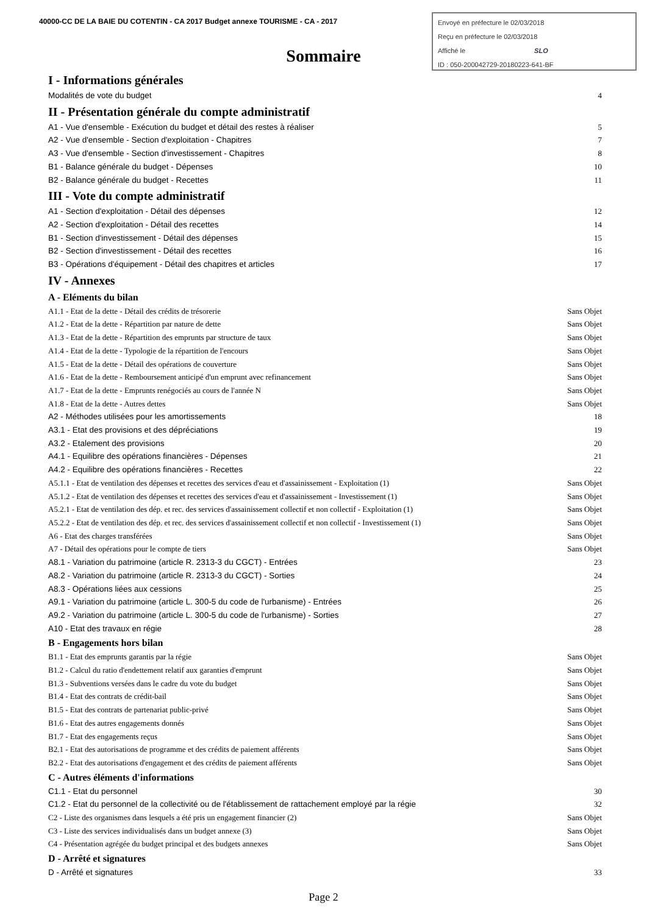40000-CC DE LA BAIE DU COTENTIN - CA 2017 Budget annexe TOURISME - CA - 2017
Envoyé en préfecture le 02/03/2018
Reçu en préfecture le 02/03/2018
Affiché le SLO
ID : 050-200042729-20180223-641-BF
Sommaire
I - Informations générales
Modalités de vote du budget 4
II - Présentation générale du compte administratif
A1 - Vue d'ensemble - Exécution du budget et détail des restes à réaliser 5
A2 - Vue d'ensemble - Section d'exploitation - Chapitres 7
A3 - Vue d'ensemble - Section d'investissement - Chapitres 8
B1 - Balance générale du budget - Dépenses 10
B2 - Balance générale du budget - Recettes 11
III - Vote du compte administratif
A1 - Section d'exploitation - Détail des dépenses 12
A2 - Section d'exploitation - Détail des recettes 14
B1 - Section d'investissement - Détail des dépenses 15
B2 - Section d'investissement - Détail des recettes 16
B3 - Opérations d'équipement - Détail des chapitres et articles 17
IV - Annexes
A - Eléments du bilan
A1.1 - Etat de la dette - Détail des crédits de trésorerie Sans Objet
A1.2 - Etat de la dette - Répartition par nature de dette Sans Objet
A1.3 - Etat de la dette - Répartition des emprunts par structure de taux Sans Objet
A1.4 - Etat de la dette - Typologie de la répartition de l'encours Sans Objet
A1.5 - Etat de la dette - Détail des opérations de couverture Sans Objet
A1.6 - Etat de la dette - Remboursement anticipé d'un emprunt avec refinancement Sans Objet
A1.7 - Etat de la dette - Emprunts renégociés au cours de l'année N Sans Objet
A1.8 - Etat de la dette - Autres dettes Sans Objet
A2 - Méthodes utilisées pour les amortissements 18
A3.1 - Etat des provisions et des dépréciations 19
A3.2 - Etalement des provisions 20
A4.1 - Equilibre des opérations financières - Dépenses 21
A4.2 - Equilibre des opérations financières - Recettes 22
A5.1.1 - Etat de ventilation des dépenses et recettes des services d'eau et d'assainissement - Exploitation (1) Sans Objet
A5.1.2 - Etat de ventilation des dépenses et recettes des services d'eau et d'assainissement - Investissement (1) Sans Objet
A5.2.1 - Etat de ventilation des dép. et rec. des services d'assainissement collectif et non collectif - Exploitation (1) Sans Objet
A5.2.2 - Etat de ventilation des dép. et rec. des services d'assainissement collectif et non collectif - Investissement (1) Sans Objet
A6 - Etat des charges transférées Sans Objet
A7 - Détail des opérations pour le compte de tiers Sans Objet
A8.1 - Variation du patrimoine (article R. 2313-3 du CGCT) - Entrées 23
A8.2 - Variation du patrimoine (article R. 2313-3 du CGCT) - Sorties 24
A8.3 - Opérations liées aux cessions 25
A9.1 - Variation du patrimoine (article L. 300-5 du code de l'urbanisme) - Entrées 26
A9.2 - Variation du patrimoine (article L. 300-5 du code de l'urbanisme) - Sorties 27
A10 - Etat des travaux en régie 28
B - Engagements hors bilan
B1.1 - Etat des emprunts garantis par la régie Sans Objet
B1.2 - Calcul du ratio d'endettement relatif aux garanties d'emprunt Sans Objet
B1.3 - Subventions versées dans le cadre du vote du budget Sans Objet
B1.4 - Etat des contrats de crédit-bail Sans Objet
B1.5 - Etat des contrats de partenariat public-privé Sans Objet
B1.6 - Etat des autres engagements donnés Sans Objet
B1.7 - Etat des engagements reçus Sans Objet
B2.1 - Etat des autorisations de programme et des crédits de paiement afférents Sans Objet
B2.2 - Etat des autorisations d'engagement et des crédits de paiement afférents Sans Objet
C - Autres éléments d'informations
C1.1 - Etat du personnel 30
C1.2 - Etat du personnel de la collectivité ou de l'établissement de rattachement employé par la régie 32
C2 - Liste des organismes dans lesquels a été pris un engagement financier (2) Sans Objet
C3 - Liste des services individualisés dans un budget annexe (3) Sans Objet
C4 - Présentation agrégée du budget principal et des budgets annexes Sans Objet
D - Arrêté et signatures
D - Arrêté et signatures 33
Page 2